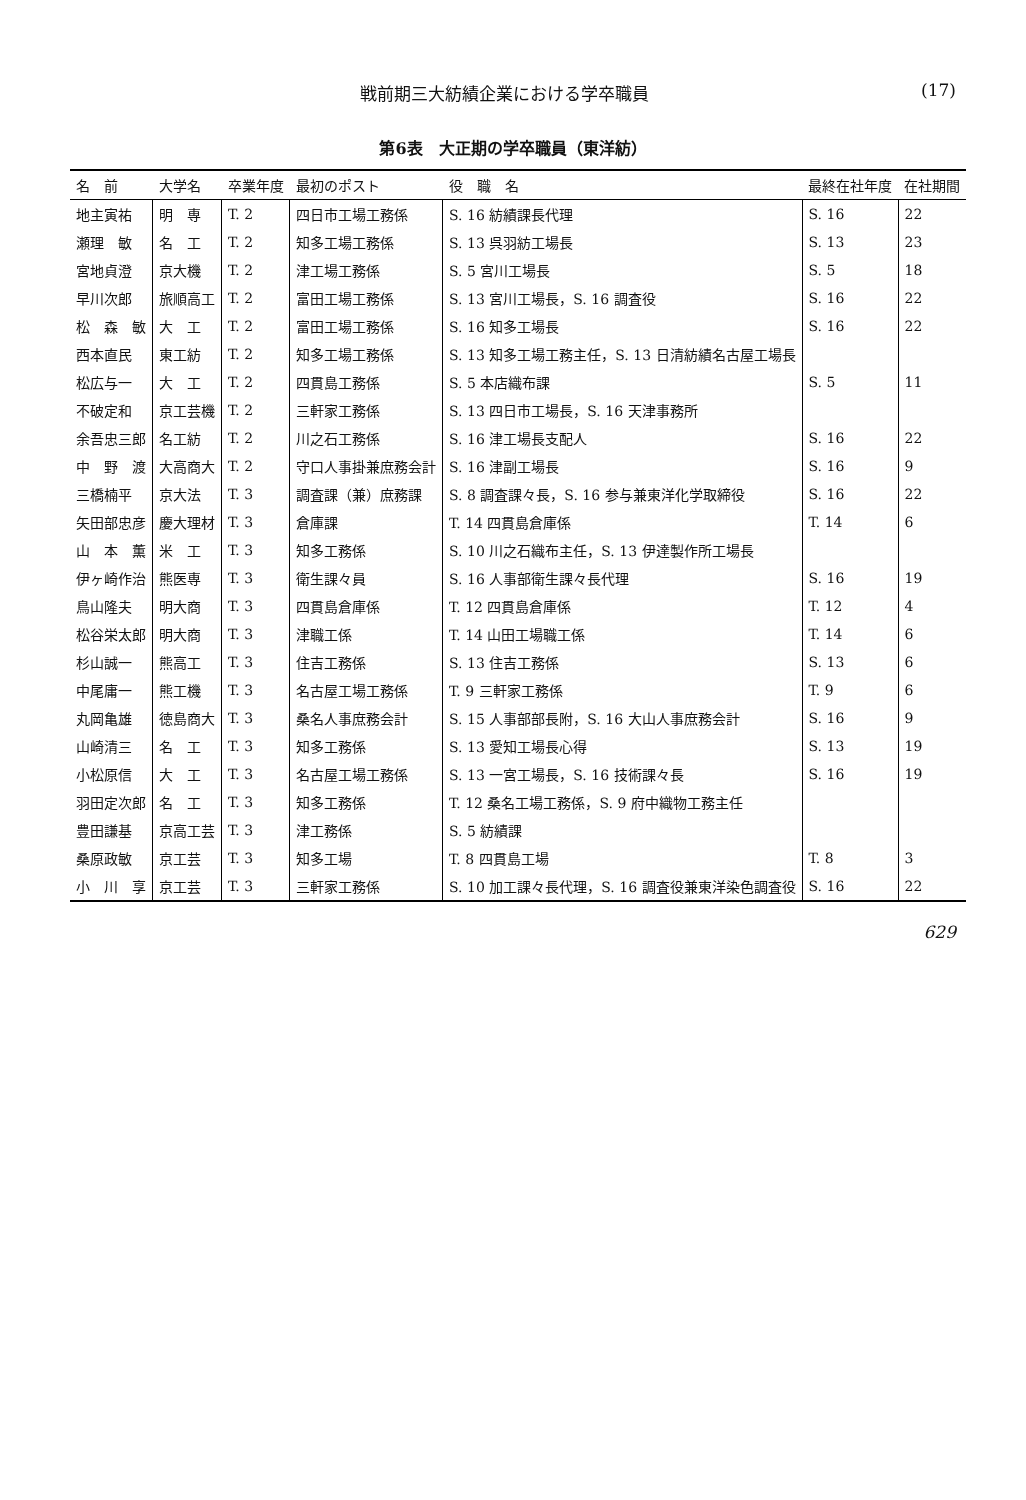戦前期三大紡績企業における学卒職員 (17)
第6表　大正期の学卒職員（東洋紡）
| 名 前 | 大学名 | 卒業年度 | 最初のポスト | 役 職 名 | 最終在社年度 | 在社期間 |
| --- | --- | --- | --- | --- | --- | --- |
| 地主寅祐 | 明 専 | T. 2 | 四日市工場工務係 | S. 16 紡績課長代理 | S. 16 | 22 |
| 瀬理 敏 | 名 工 | T. 2 | 知多工場工務係 | S. 13 呉羽紡工場長 | S. 13 | 23 |
| 宮地貞澄 | 京大機 | T. 2 | 津工場工務係 | S. 5 宮川工場長 | S. 5 | 18 |
| 早川次郎 | 旅順高工 | T. 2 | 富田工場工務係 | S. 13 宮川工場長，S. 16 調査役 | S. 16 | 22 |
| 松 森 敏 | 大 工 | T. 2 | 富田工場工務係 | S. 16 知多工場長 | S. 16 | 22 |
| 西本直民 | 東工紡 | T. 2 | 知多工場工務係 | S. 13 知多工場工務主任，S. 13 日清紡績名古屋工場長 | | |
| 松広与一 | 大 工 | T. 2 | 四貫島工務係 | S. 5 本店織布課 | S. 5 | 11 |
| 不破定和 | 京工芸機 | T. 2 | 三軒家工務係 | S. 13 四日市工場長，S. 16 天津事務所 | | |
| 余吾忠三郎 | 名工紡 | T. 2 | 川之石工務係 | S. 16 津工場長支配人 | S. 16 | 22 |
| 中 野 渡 | 大高商大 | T. 2 | 守口人事掛兼庶務会計 | S. 16 津副工場長 | S. 16 | 9 |
| 三橋楠平 | 京大法 | T. 3 | 調査課（兼）庶務課 | S. 8 調査課々長，S. 16 参与兼東洋化学取締役 | S. 16 | 22 |
| 矢田部忠彦 | 慶大理材 | T. 3 | 倉庫課 | T. 14 四貫島倉庫係 | T. 14 | 6 |
| 山 本 薫 | 米 工 | T. 3 | 知多工務係 | S. 10 川之石織布主任，S. 13 伊達製作所工場長 | | |
| 伊ヶ崎作治 | 熊医専 | T. 3 | 衛生課々員 | S. 16 人事部衛生課々長代理 | S. 16 | 19 |
| 鳥山隆夫 | 明大商 | T. 3 | 四貫島倉庫係 | T. 12 四貫島倉庫係 | T. 12 | 4 |
| 松谷栄太郎 | 明大商 | T. 3 | 津職工係 | T. 14 山田工場職工係 | T. 14 | 6 |
| 杉山誠一 | 熊高工 | T. 3 | 住吉工務係 | S. 13 住吉工務係 | S. 13 | 6 |
| 中尾庸一 | 熊工機 | T. 3 | 名古屋工場工務係 | T. 9 三軒家工務係 | T. 9 | 6 |
| 丸岡亀雄 | 徳島商大 | T. 3 | 桑名人事庶務会計 | S. 15 人事部部長附，S. 16 大山人事庶務会計 | S. 16 | 9 |
| 山崎清三 | 名 工 | T. 3 | 知多工務係 | S. 13 愛知工場長心得 | S. 13 | 19 |
| 小松原信 | 大 工 | T. 3 | 名古屋工場工務係 | S. 13 一宮工場長，S. 16 技術課々長 | S. 16 | 19 |
| 羽田定次郎 | 名 工 | T. 3 | 知多工務係 | T. 12 桑名工場工務係，S. 9 府中織物工務主任 | | |
| 豊田謙基 | 京高工芸 | T. 3 | 津工務係 | S. 5 紡績課 | | |
| 桑原政敏 | 京工芸 | T. 3 | 知多工場 | T. 8 四貫島工場 | T. 8 | 3 |
| 小 川 享 | 京工芸 | T. 3 | 三軒家工務係 | S. 10 加工課々長代理，S. 16 調査役兼東洋染色調査役 | S. 16 | 22 |
629